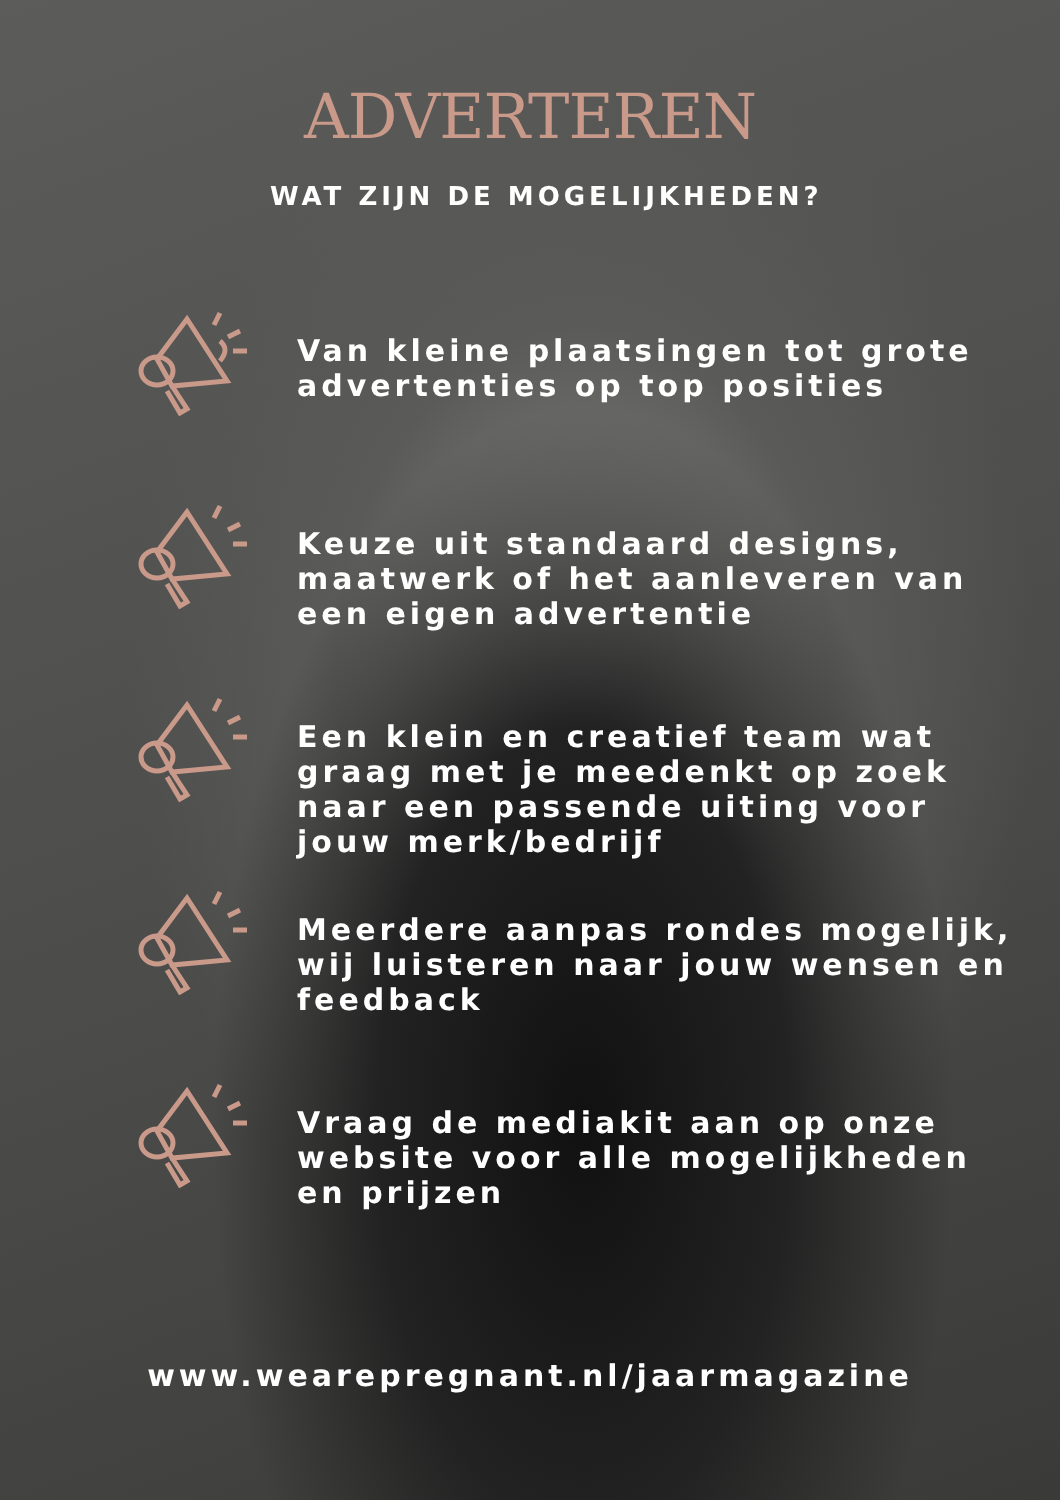ADVERTEREN
WAT ZIJN DE MOGELIJKHEDEN?
Van kleine plaatsingen tot grote advertenties op top posities
Keuze uit standaard designs, maatwerk of het aanleveren van een eigen advertentie
Een klein en creatief team wat graag met je meedenkt op zoek naar een passende uiting voor jouw merk/bedrijf
Meerdere aanpas rondes mogelijk, wij luisteren naar jouw wensen en feedback
Vraag de mediakit aan op onze website voor alle mogelijkheden en prijzen
www.wearepregnant.nl/jaarmagazine